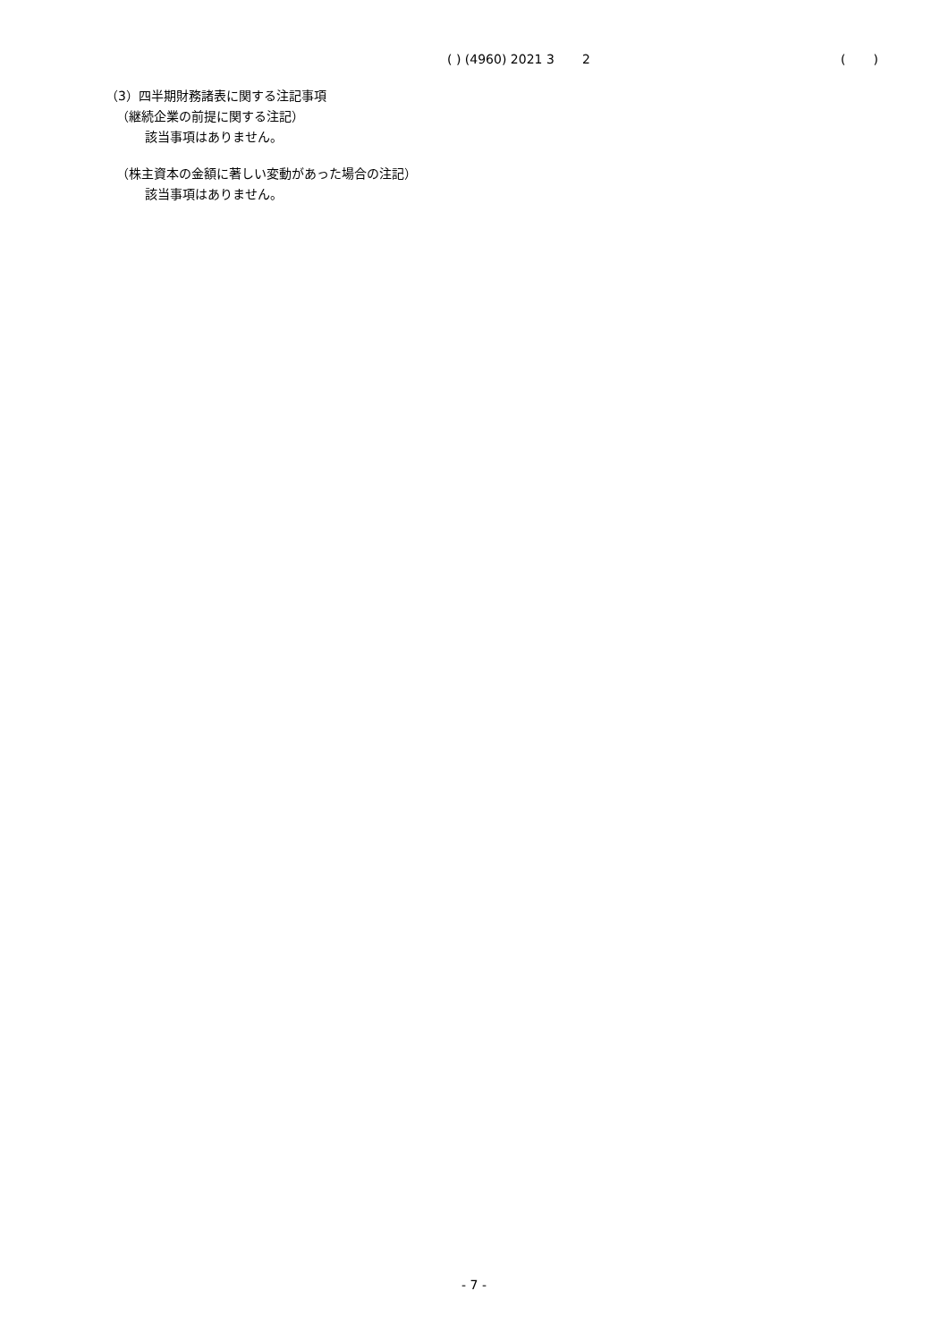( ) (4960) 2021 3 2 ( )
（3）四半期財務諸表に関する注記事項
（継続企業の前提に関する注記）
該当事項はありません。
（株主資本の金額に著しい変動があった場合の注記）
該当事項はありません。
- 7 -